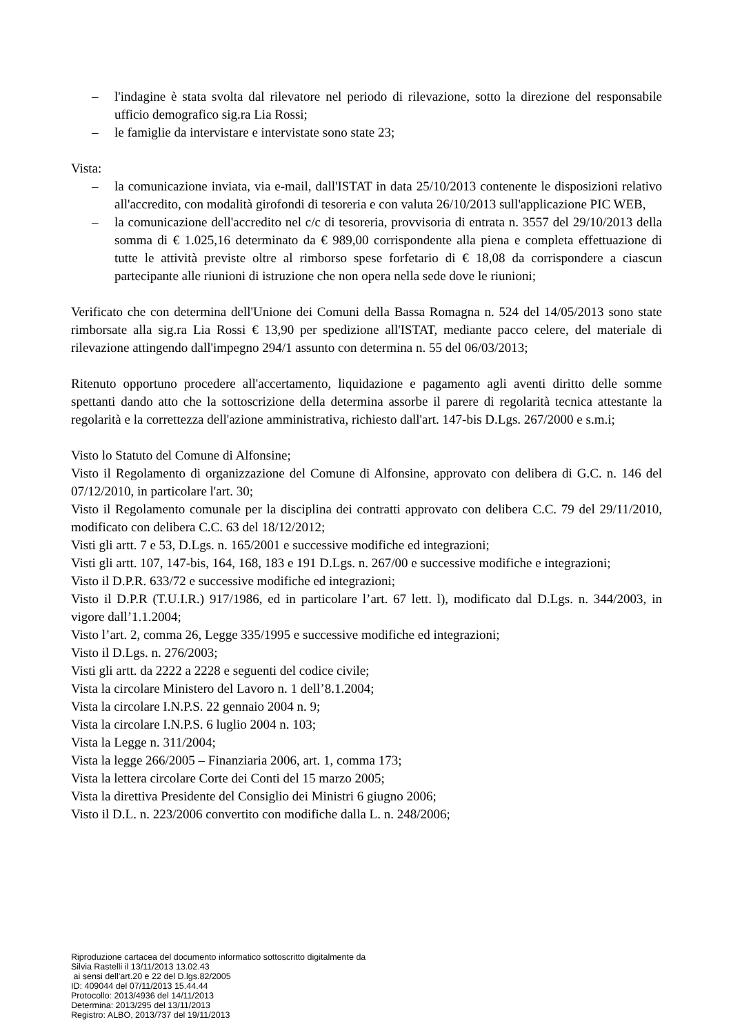– l'indagine è stata svolta dal rilevatore nel periodo di rilevazione, sotto la direzione del responsabile ufficio demografico sig.ra Lia Rossi;
– le famiglie da intervistare e intervistate sono state 23;
Vista:
– la comunicazione inviata, via e-mail, dall'ISTAT in data 25/10/2013 contenente le disposizioni relativo all'accredito, con modalità girofondi di tesoreria e con valuta 26/10/2013 sull'applicazione PIC WEB,
– la comunicazione dell'accredito nel c/c di tesoreria, provvisoria di entrata n. 3557 del 29/10/2013 della somma di € 1.025,16 determinato da € 989,00 corrispondente alla piena e completa effettuazione di tutte le attività previste oltre al rimborso spese forfetario di € 18,08 da corrispondere a ciascun partecipante alle riunioni di istruzione che non opera nella sede dove le riunioni;
Verificato che con determina dell'Unione dei Comuni della Bassa Romagna n. 524 del 14/05/2013 sono state rimborsate alla sig.ra Lia Rossi € 13,90 per spedizione all'ISTAT, mediante pacco celere, del materiale di rilevazione attingendo dall'impegno 294/1 assunto con determina n. 55 del 06/03/2013;
Ritenuto opportuno procedere all'accertamento, liquidazione e pagamento agli aventi diritto delle somme spettanti dando atto che la sottoscrizione della determina assorbe il parere di regolarità tecnica attestante la regolarità e la correttezza dell'azione amministrativa, richiesto dall'art. 147-bis D.Lgs. 267/2000 e s.m.i;
Visto lo Statuto del Comune di Alfonsine;
Visto il Regolamento di organizzazione del Comune di Alfonsine, approvato con delibera di G.C. n. 146 del 07/12/2010, in particolare l'art. 30;
Visto il Regolamento comunale per la disciplina dei contratti approvato con delibera C.C. 79 del 29/11/2010, modificato con delibera C.C. 63 del 18/12/2012;
Visti gli artt. 7 e 53, D.Lgs. n. 165/2001 e successive modifiche ed integrazioni;
Visti gli artt. 107, 147-bis, 164, 168, 183 e 191 D.Lgs. n. 267/00 e successive modifiche e integrazioni;
Visto il D.P.R. 633/72 e successive modifiche ed integrazioni;
Visto il D.P.R (T.U.I.R.) 917/1986, ed in particolare l’art. 67 lett. l), modificato dal D.Lgs. n. 344/2003, in vigore dall’1.1.2004;
Visto l’art. 2, comma 26, Legge 335/1995 e successive modifiche ed integrazioni;
Visto il D.Lgs. n. 276/2003;
Visti gli artt. da 2222 a 2228 e seguenti del codice civile;
Vista la circolare Ministero del Lavoro n. 1 dell’8.1.2004;
Vista la circolare I.N.P.S. 22 gennaio 2004 n. 9;
Vista la circolare I.N.P.S. 6 luglio 2004 n. 103;
Vista la Legge n. 311/2004;
Vista la legge 266/2005 – Finanziaria 2006, art. 1, comma 173;
Vista la lettera circolare Corte dei Conti del 15 marzo 2005;
Vista la direttiva Presidente del Consiglio dei Ministri 6 giugno 2006;
Visto il D.L. n. 223/2006 convertito con modifiche dalla L. n. 248/2006;
Riproduzione cartacea del documento informatico sottoscritto digitalmente da
Silvia Rastelli il 13/11/2013 13.02.43
ai sensi dell'art.20 e 22 del D.lgs.82/2005
ID: 409044 del 07/11/2013 15.44.44
Protocollo: 2013/4936 del 14/11/2013
Determina: 2013/295 del 13/11/2013
Registro: ALBO, 2013/737 del 19/11/2013